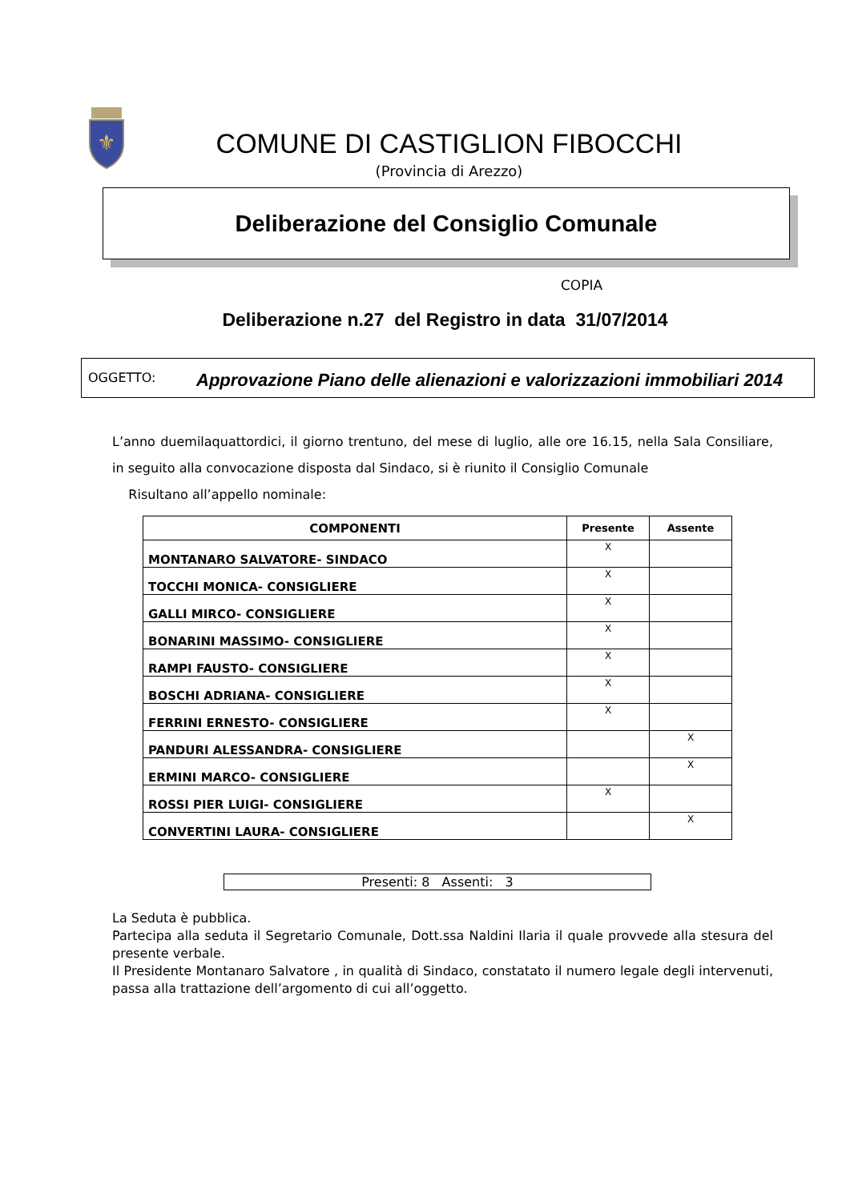⚜
COMUNE DI CASTIGLION FIBOCCHI
(Provincia di Arezzo)
Deliberazione del Consiglio Comunale
COPIA
Deliberazione n.27 del Registro in data 31/07/2014
OGGETTO:
Approvazione Piano delle alienazioni e valorizzazioni immobiliari 2014
L’anno duemilaquattordici, il giorno trentuno, del mese di luglio, alle ore 16.15, nella Sala Consiliare, in seguito alla convocazione disposta dal Sindaco, si è riunito il Consiglio Comunale
Risultano all’appello nominale:
| COMPONENTI | Presente | Assente |
| --- | --- | --- |
| MONTANARO SALVATORE- SINDACO | X | |
| TOCCHI MONICA- CONSIGLIERE | X | |
| GALLI MIRCO- CONSIGLIERE | X | |
| BONARINI MASSIMO- CONSIGLIERE | X | |
| RAMPI FAUSTO- CONSIGLIERE | X | |
| BOSCHI ADRIANA- CONSIGLIERE | X | |
| FERRINI ERNESTO- CONSIGLIERE | X | |
| PANDURI ALESSANDRA- CONSIGLIERE | | X |
| ERMINI MARCO- CONSIGLIERE | | X |
| ROSSI PIER LUIGI- CONSIGLIERE | X | |
| CONVERTINI LAURA- CONSIGLIERE | | X |
Presenti: 8 Assenti: 3
La Seduta è pubblica.
Partecipa alla seduta il Segretario Comunale, Dott.ssa Naldini Ilaria il quale provvede alla stesura del presente verbale.
Il Presidente Montanaro Salvatore , in qualità di Sindaco, constatato il numero legale degli intervenuti, passa alla trattazione dell’argomento di cui all’oggetto.